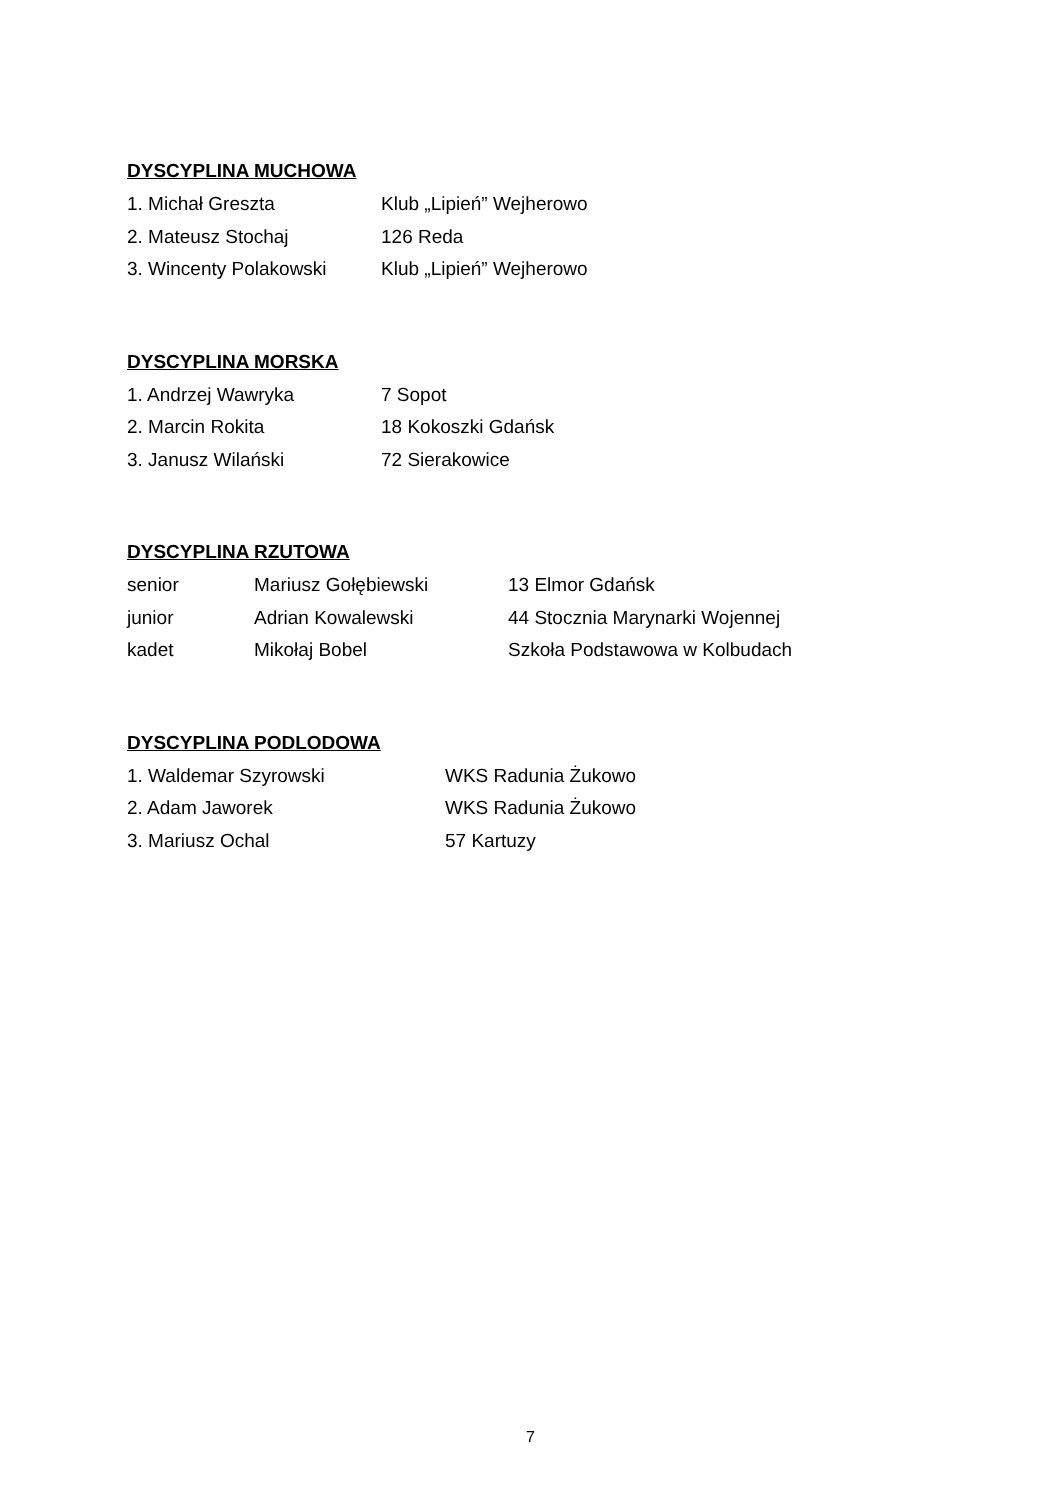DYSCYPLINA MUCHOWA
1. Michał Greszta Klub „Lipień” Wejherowo
2. Mateusz Stochaj 126 Reda
3. Wincenty Polakowski Klub „Lipień” Wejherowo
DYSCYPLINA MORSKA
1. Andrzej Wawryka 7 Sopot
2. Marcin Rokita 18 Kokoszki Gdańsk
3. Janusz Wilański 72 Sierakowice
DYSCYPLINA RZUTOWA
senior Mariusz Gołębiewski 13 Elmor Gdańsk
junior Adrian Kowalewski 44 Stocznia Marynarki Wojennej
kadet Mikołaj Bobel Szkoła Podstawowa w Kolbudach
DYSCYPLINA PODLODOWA
1. Waldemar Szyrowski WKS Radunia Żukowo
2. Adam Jaworek WKS Radunia Żukowo
3. Mariusz Ochal 57 Kartuzy
7